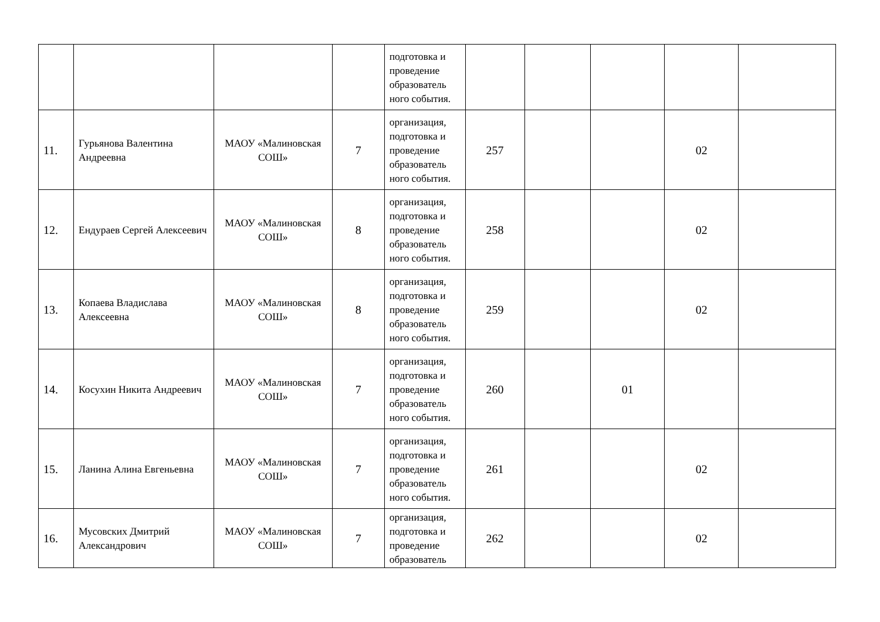| | | | | подготовка и проведение образователь ного события. | | | | | |
| 11. | Гурьянова Валентина Андреевна | МАОУ «Малиновская СОШ» | 7 | организация, подготовка и проведение образователь ного события. | 257 | | | 02 | |
| 12. | Ендураев Сергей Алексеевич | МАОУ «Малиновская СОШ» | 8 | организация, подготовка и проведение образователь ного события. | 258 | | | 02 | |
| 13. | Копаева Владислава Алексеевна | МАОУ «Малиновская СОШ» | 8 | организация, подготовка и проведение образователь ного события. | 259 | | | 02 | |
| 14. | Косухин Никита Андреевич | МАОУ «Малиновская СОШ» | 7 | организация, подготовка и проведение образователь ного события. | 260 | | 01 | | |
| 15. | Ланина Алина Евгеньевна | МАОУ «Малиновская СОШ» | 7 | организация, подготовка и проведение образователь ного события. | 261 | | | 02 | |
| 16. | Мусовских Дмитрий Александрович | МАОУ «Малиновская СОШ» | 7 | организация, подготовка и проведение образователь | 262 | | | 02 | |